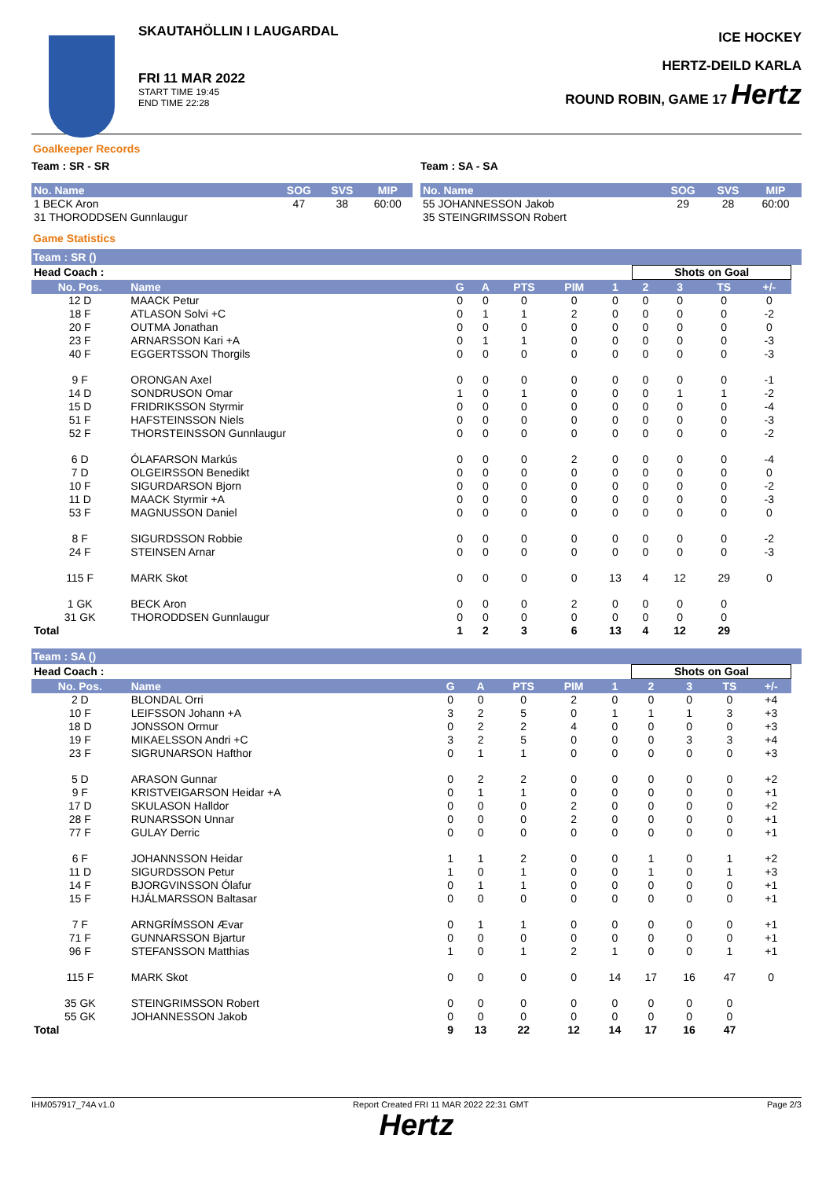SKAUTAHÖLLIN I LAUGARDAL
FRI 11 MAR 2022
START TIME 19:45
END TIME 22:28
ICE HOCKEY
HERTZ-DEILD KARLA
ROUND ROBIN, GAME 17 Hertz
Goalkeeper Records
Team : SR - SR
| No. Name | SOG | SVS | MIP |
| --- | --- | --- | --- |
| 1 BECK Aron | 47 | 38 | 60:00 |
| 31 THORODDSEN Gunnlaugur | | | |
Team : SA - SA
| No. Name | SOG | SVS | MIP |
| --- | --- | --- | --- |
| 55 JOHANNESSON Jakob | 29 | 28 | 60:00 |
| 35 STEINGRIMSSON Robert | | | |
Game Statistics
Team : SR ()
| Head Coach : | | | | | | | Shots on Goal | | | | |
| No. Pos. | Name | G | A | PTS | PIM | 1 | 2 | 3 | TS | +/- | |
| 12 D | MAACK Petur | 0 | 0 | 0 | 0 | 0 | 0 | 0 | 0 | 0 | |
| 18 F | ATLASON Solvi +C | 0 | 1 | 1 | 2 | 0 | 0 | 0 | 0 | -2 | |
| 20 F | OUTMA Jonathan | 0 | 0 | 0 | 0 | 0 | 0 | 0 | 0 | 0 | |
| 23 F | ARNARSSON Kari +A | 0 | 1 | 1 | 0 | 0 | 0 | 0 | 0 | -3 | |
| 40 F | EGGERTSSON Thorgils | 0 | 0 | 0 | 0 | 0 | 0 | 0 | 0 | -3 | |
| 9 F | ORONGAN Axel | 0 | 0 | 0 | 0 | 0 | 0 | 0 | 0 | -1 | |
| 14 D | SONDRUSON Omar | 1 | 0 | 1 | 0 | 0 | 0 | 1 | 1 | -2 | |
| 15 D | FRIDRIKSSON Styrmir | 0 | 0 | 0 | 0 | 0 | 0 | 0 | 0 | -4 | |
| 51 F | HAFSTEINSSON Niels | 0 | 0 | 0 | 0 | 0 | 0 | 0 | 0 | -3 | |
| 52 F | THORSTEINSSON Gunnlaugur | 0 | 0 | 0 | 0 | 0 | 0 | 0 | 0 | -2 | |
| 6 D | ÓLAFARSON Markús | 0 | 0 | 0 | 2 | 0 | 0 | 0 | 0 | -4 | |
| 7 D | OLGEIRSSON Benedikt | 0 | 0 | 0 | 0 | 0 | 0 | 0 | 0 | 0 | |
| 10 F | SIGURDARSON Bjorn | 0 | 0 | 0 | 0 | 0 | 0 | 0 | 0 | -2 | |
| 11 D | MAACK Styrmir +A | 0 | 0 | 0 | 0 | 0 | 0 | 0 | 0 | -3 | |
| 53 F | MAGNUSSON Daniel | 0 | 0 | 0 | 0 | 0 | 0 | 0 | 0 | 0 | |
| 8 F | SIGURDSSON Robbie | 0 | 0 | 0 | 0 | 0 | 0 | 0 | 0 | -2 | |
| 24 F | STEINSEN Arnar | 0 | 0 | 0 | 0 | 0 | 0 | 0 | 0 | -3 | |
| 115 F | MARK Skot | 0 | 0 | 0 | 0 | 13 | 4 | 12 | 29 | 0 | |
| 1 GK | BECK Aron | 0 | 0 | 0 | 2 | 0 | 0 | 0 | 0 | | |
| 31 GK | THORODDSEN Gunnlaugur | 0 | 0 | 0 | 0 | 0 | 0 | 0 | 0 | | |
| Total | | 1 | 2 | 3 | 6 | 13 | 4 | 12 | 29 | | |
Team : SA ()
| Head Coach : | | | | | | | Shots on Goal | | | | |
| No. Pos. | Name | G | A | PTS | PIM | 1 | 2 | 3 | TS | +/- | |
| 2 D | BLONDAL Orri | 0 | 0 | 0 | 2 | 0 | 0 | 0 | 0 | +4 | |
| 10 F | LEIFSSON Johann +A | 3 | 2 | 5 | 0 | 1 | 1 | 1 | 3 | +3 | |
| 18 D | JONSSON Ormur | 0 | 2 | 2 | 4 | 0 | 0 | 0 | 0 | +3 | |
| 19 F | MIKAELSSON Andri +C | 3 | 2 | 5 | 0 | 0 | 0 | 3 | 3 | +4 | |
| 23 F | SIGRUNARSON Hafthor | 0 | 1 | 1 | 0 | 0 | 0 | 0 | 0 | +3 | |
| 5 D | ARASON Gunnar | 0 | 2 | 2 | 0 | 0 | 0 | 0 | 0 | +2 | |
| 9 F | KRISTVEIGARSON Heidar +A | 0 | 1 | 1 | 0 | 0 | 0 | 0 | 0 | +1 | |
| 17 D | SKULASON Halldor | 0 | 0 | 0 | 2 | 0 | 0 | 0 | 0 | +2 | |
| 28 F | RUNARSSON Unnar | 0 | 0 | 0 | 2 | 0 | 0 | 0 | 0 | +1 | |
| 77 F | GULAY Derric | 0 | 0 | 0 | 0 | 0 | 0 | 0 | 0 | +1 | |
| 6 F | JOHANNSSON Heidar | 1 | 1 | 2 | 0 | 0 | 1 | 0 | 1 | +2 | |
| 11 D | SIGURDSSON Petur | 1 | 0 | 1 | 0 | 0 | 1 | 0 | 1 | +3 | |
| 14 F | BJORGVINSSON Ólafur | 0 | 1 | 1 | 0 | 0 | 0 | 0 | 0 | +1 | |
| 15 F | HJÁLMARSSON Baltasar | 0 | 0 | 0 | 0 | 0 | 0 | 0 | 0 | +1 | |
| 7 F | ARNGRÍMSSON Ævar | 0 | 1 | 1 | 0 | 0 | 0 | 0 | 0 | +1 | |
| 71 F | GUNNARSSON Bjartur | 0 | 0 | 0 | 0 | 0 | 0 | 0 | 0 | +1 | |
| 96 F | STEFANSSON Matthias | 1 | 0 | 1 | 2 | 1 | 0 | 0 | 1 | +1 | |
| 115 F | MARK Skot | 0 | 0 | 0 | 0 | 14 | 17 | 16 | 47 | 0 | |
| 35 GK | STEINGRIMSSON Robert | 0 | 0 | 0 | 0 | 0 | 0 | 0 | 0 | | |
| 55 GK | JOHANNESSON Jakob | 0 | 0 | 0 | 0 | 0 | 0 | 0 | 0 | | |
| Total | | 9 | 13 | 22 | 12 | 14 | 17 | 16 | 47 | | |
IHM057917_74A v1.0 Report Created FRI 11 MAR 2022 22:31 GMT Page 2/3
Hertz